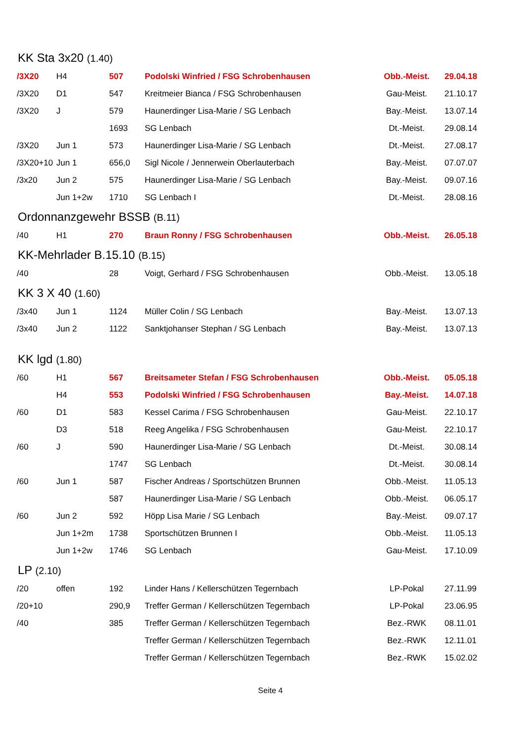KK Sta 3x20 (1.40)
| /3X20 | H4 | 507 | Podolski Winfried / FSG Schrobenhausen | Obb.-Meist. | 29.04.18 |
| /3X20 | D1 | 547 | Kreitmeier Bianca / FSG Schrobenhausen | Gau-Meist. | 21.10.17 |
| /3X20 | J | 579 | Haunerdinger Lisa-Marie / SG Lenbach | Bay.-Meist. | 13.07.14 |
| | | 1693 | SG Lenbach | Dt.-Meist. | 29.08.14 |
| /3X20 | Jun 1 | 573 | Haunerdinger Lisa-Marie / SG Lenbach | Dt.-Meist. | 27.08.17 |
| /3X20+10 | Jun 1 | 656,0 | Sigl Nicole / Jennerwein Oberlauterbach | Bay.-Meist. | 07.07.07 |
| /3x20 | Jun 2 | 575 | Haunerdinger Lisa-Marie / SG Lenbach | Bay.-Meist. | 09.07.16 |
| | Jun 1+2w | 1710 | SG Lenbach I | Dt.-Meist. | 28.08.16 |
Ordonnanzgewehr BSSB (B.11)
| /40 | H1 | 270 | Braun Ronny / FSG Schrobenhausen | Obb.-Meist. | 26.05.18 |
KK-Mehrlader B.15.10 (B.15)
| /40 | | 28 | Voigt, Gerhard / FSG Schrobenhausen | Obb.-Meist. | 13.05.18 |
KK 3 X 40 (1.60)
| /3x40 | Jun 1 | 1124 | Müller Colin / SG Lenbach | Bay.-Meist. | 13.07.13 |
| /3x40 | Jun 2 | 1122 | Sanktjohanser Stephan / SG Lenbach | Bay.-Meist. | 13.07.13 |
KK lgd (1.80)
| /60 | H1 | 567 | Breitsameter Stefan / FSG Schrobenhausen | Obb.-Meist. | 05.05.18 |
| | H4 | 553 | Podolski Winfried / FSG Schrobenhausen | Bay.-Meist. | 14.07.18 |
| /60 | D1 | 583 | Kessel Carima / FSG Schrobenhausen | Gau-Meist. | 22.10.17 |
| | D3 | 518 | Reeg Angelika / FSG Schrobenhausen | Gau-Meist. | 22.10.17 |
| /60 | J | 590 | Haunerdinger Lisa-Marie / SG Lenbach | Dt.-Meist. | 30.08.14 |
| | | 1747 | SG Lenbach | Dt.-Meist. | 30.08.14 |
| /60 | Jun 1 | 587 | Fischer Andreas / Sportschützen Brunnen | Obb.-Meist. | 11.05.13 |
| | | 587 | Haunerdinger Lisa-Marie / SG Lenbach | Obb.-Meist. | 06.05.17 |
| /60 | Jun 2 | 592 | Höpp Lisa Marie / SG Lenbach | Bay.-Meist. | 09.07.17 |
| | Jun 1+2m | 1738 | Sportschützen Brunnen I | Obb.-Meist. | 11.05.13 |
| | Jun 1+2w | 1746 | SG Lenbach | Gau-Meist. | 17.10.09 |
LP (2.10)
| /20 | offen | 192 | Linder Hans / Kellerschützen Tegernbach | LP-Pokal | 27.11.99 |
| /20+10 | | 290,9 | Treffer German / Kellerschützen Tegernbach | LP-Pokal | 23.06.95 |
| /40 | | 385 | Treffer German / Kellerschützen Tegernbach | Bez.-RWK | 08.11.01 |
| | | | Treffer German / Kellerschützen Tegernbach | Bez.-RWK | 12.11.01 |
| | | | Treffer German / Kellerschützen Tegernbach | Bez.-RWK | 15.02.02 |
Seite 4